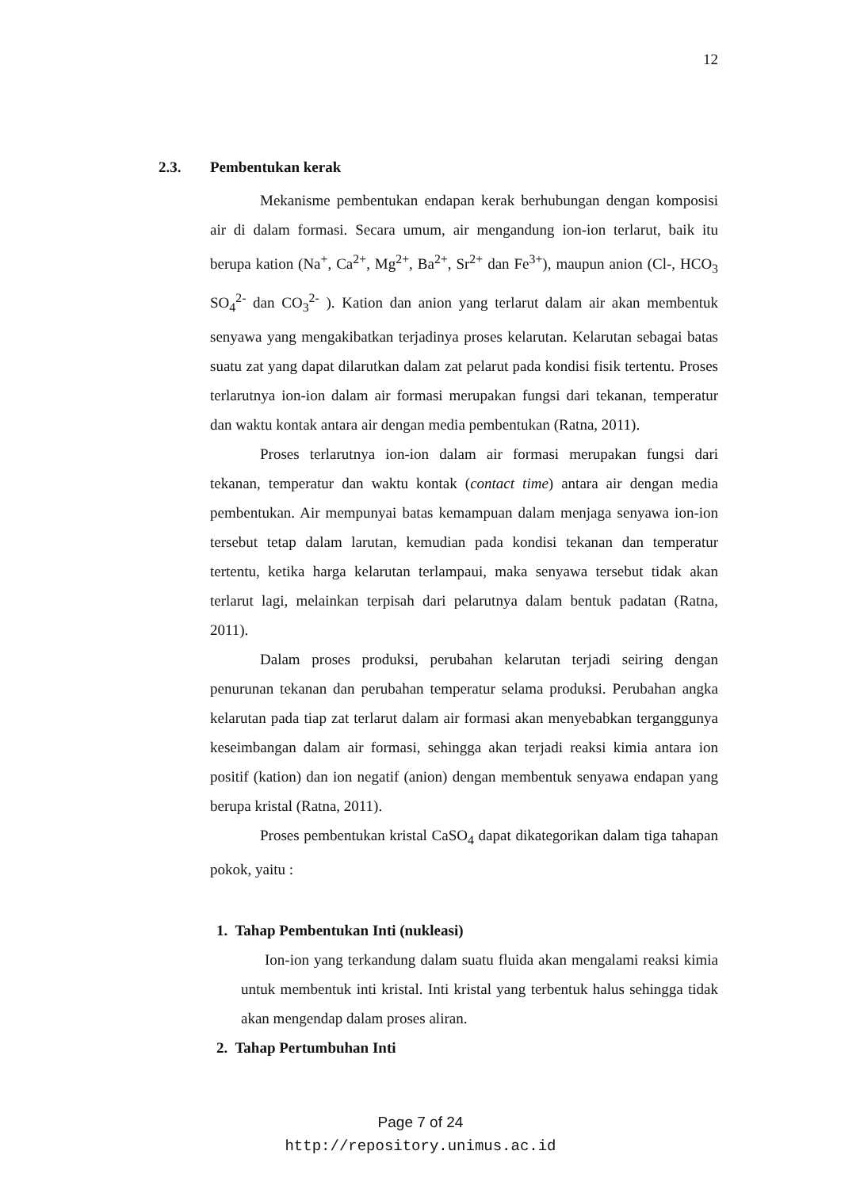12
2.3. Pembentukan kerak
Mekanisme pembentukan endapan kerak berhubungan dengan komposisi air di dalam formasi. Secara umum, air mengandung ion-ion terlarut, baik itu berupa kation (Na<sup>+</sup>, Ca<sup>2+</sup>, Mg<sup>2+</sup>, Ba<sup>2+</sup>, Sr<sup>2+</sup> dan Fe<sup>3+</sup>), maupun anion (Cl-, HCO<sub>3</sub> SO<sub>4</sub><sup>2-</sup> dan CO<sub>3</sub><sup>2-</sup> ). Kation dan anion yang terlarut dalam air akan membentuk senyawa yang mengakibatkan terjadinya proses kelarutan. Kelarutan sebagai batas suatu zat yang dapat dilarutkan dalam zat pelarut pada kondisi fisik tertentu. Proses terlarutnya ion-ion dalam air formasi merupakan fungsi dari tekanan, temperatur dan waktu kontak antara air dengan media pembentukan (Ratna, 2011).
Proses terlarutnya ion-ion dalam air formasi merupakan fungsi dari tekanan, temperatur dan waktu kontak (contact time) antara air dengan media pembentukan. Air mempunyai batas kemampuan dalam menjaga senyawa ion-ion tersebut tetap dalam larutan, kemudian pada kondisi tekanan dan temperatur tertentu, ketika harga kelarutan terlampaui, maka senyawa tersebut tidak akan terlarut lagi, melainkan terpisah dari pelarutnya dalam bentuk padatan (Ratna, 2011).
Dalam proses produksi, perubahan kelarutan terjadi seiring dengan penurunan tekanan dan perubahan temperatur selama produksi. Perubahan angka kelarutan pada tiap zat terlarut dalam air formasi akan menyebabkan terganggunya keseimbangan dalam air formasi, sehingga akan terjadi reaksi kimia antara ion positif (kation) dan ion negatif (anion) dengan membentuk senyawa endapan yang berupa kristal (Ratna, 2011).
Proses pembentukan kristal CaSO<sub>4</sub> dapat dikategorikan dalam tiga tahapan pokok, yaitu :
1. Tahap Pembentukan Inti (nukleasi)
Ion-ion yang terkandung dalam suatu fluida akan mengalami reaksi kimia untuk membentuk inti kristal. Inti kristal yang terbentuk halus sehingga tidak akan mengendap dalam proses aliran.
2. Tahap Pertumbuhan Inti
Page 7 of 24
http://repository.unimus.ac.id